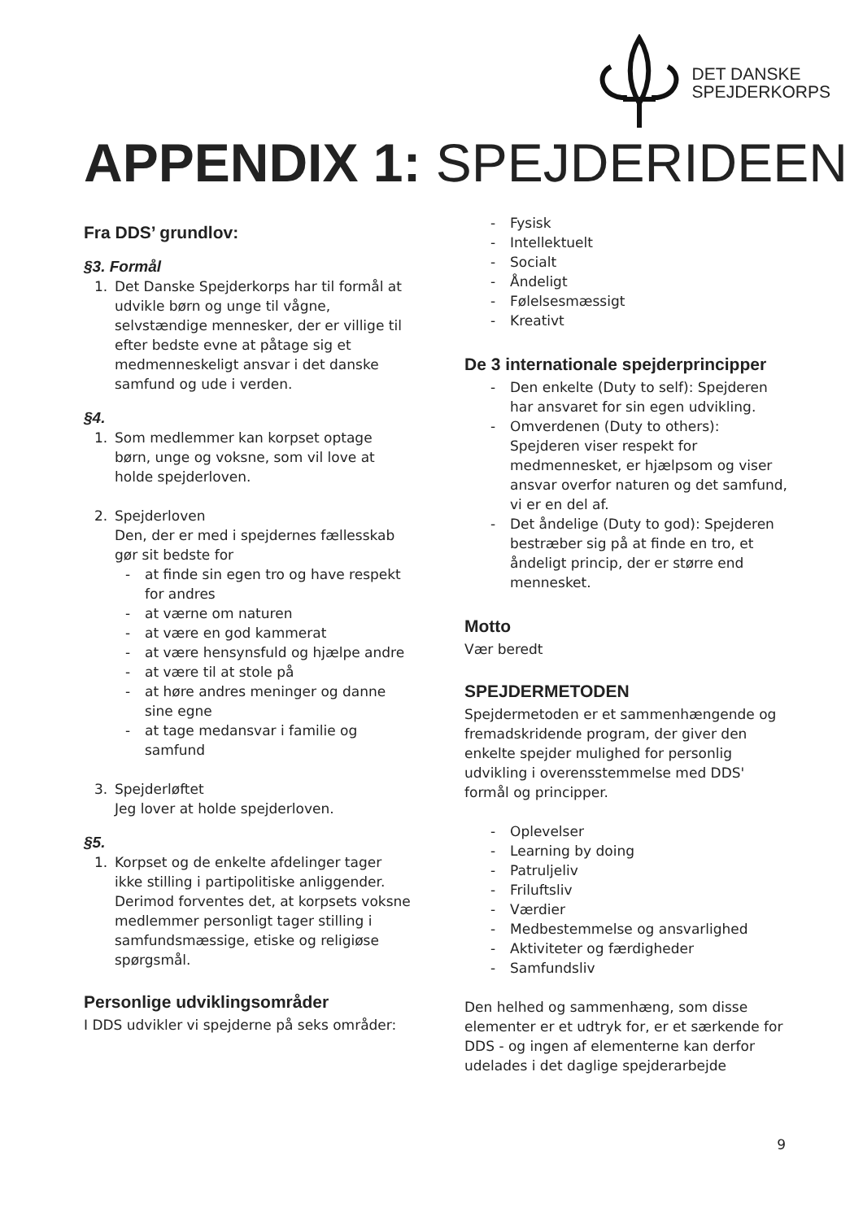DET DANSKE
SPEJDERKORPS
APPENDIX 1: SPEJDERIDEEN
Fra DDS’ grundlov:
§3. Formål
1. Det Danske Spejderkorps har til formål at udvikle børn og unge til vågne, selvstændige mennesker, der er villige til efter bedste evne at påtage sig et medmenneskeligt ansvar i det danske samfund og ude i verden.
§4.
1. Som medlemmer kan korpset optage børn, unge og voksne, som vil love at holde spejderloven.
2. Spejderloven
Den, der er med i spejdernes fællesskab gør sit bedste for
- at finde sin egen tro og have respekt for andres
- at værne om naturen
- at være en god kammerat
- at være hensynsfuld og hjælpe andre
- at være til at stole på
- at høre andres meninger og danne sine egne
- at tage medansvar i familie og samfund
3. Spejderløftet
Jeg lover at holde spejderloven.
§5.
1. Korpset og de enkelte afdelinger tager ikke stilling i partipolitiske anliggender. Derimod forventes det, at korpsets voksne medlemmer personligt tager stilling i samfundsmæssige, etiske og religiøse spørgsmål.
Personlige udviklingsområder
I DDS udvikler vi spejderne på seks områder:
- Fysisk
- Intellektuelt
- Socialt
- Åndeligt
- Følelsesmæssigt
- Kreativt
De 3 internationale spejderprincipper
- Den enkelte (Duty to self): Spejderen har ansvaret for sin egen udvikling.
- Omverdenen (Duty to others): Spejderen viser respekt for medmennesket, er hjælpsom og viser ansvar overfor naturen og det samfund, vi er en del af.
- Det åndelige (Duty to god): Spejderen bestræber sig på at finde en tro, et åndeligt princip, der er større end mennesket.
Motto
Vær beredt
SPEJDERMETODEN
Spejdermetoden er et sammenhængende og fremadskridende program, der giver den enkelte spejder mulighed for personlig udvikling i overensstemmelse med DDS' formål og principper.
- Oplevelser
- Learning by doing
- Patruljeliv
- Friluftsliv
- Værdier
- Medbestemmelse og ansvarlighed
- Aktiviteter og færdigheder
- Samfundsliv
Den helhed og sammenhæng, som disse elementer er et udtryk for, er et særkende for DDS - og ingen af elementerne kan derfor udelades i det daglige spejderarbejde
9